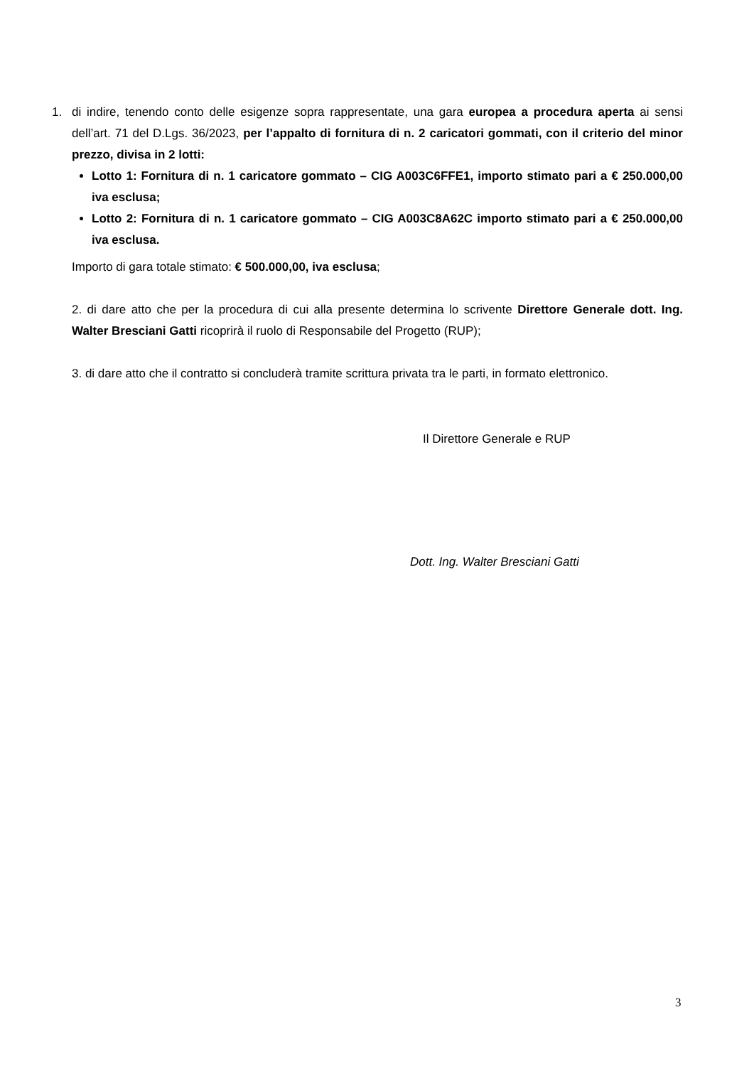1. di indire, tenendo conto delle esigenze sopra rappresentate, una gara europea a procedura aperta ai sensi dell’art. 71 del D.Lgs. 36/2023, per l’appalto di fornitura di n. 2 caricatori gommati, con il criterio del minor prezzo, divisa in 2 lotti:
Lotto 1: Fornitura di n. 1 caricatore gommato – CIG A003C6FFE1, importo stimato pari a € 250.000,00 iva esclusa;
Lotto 2: Fornitura di n. 1 caricatore gommato – CIG A003C8A62C importo stimato pari a € 250.000,00 iva esclusa.
Importo di gara totale stimato: € 500.000,00, iva esclusa;
2. di dare atto che per la procedura di cui alla presente determina lo scrivente Direttore Generale dott. Ing. Walter Bresciani Gatti ricoprirà il ruolo di Responsabile del Progetto (RUP);
3. di dare atto che il contratto si concluderà tramite scrittura privata tra le parti, in formato elettronico.
Il Direttore Generale e RUP
Dott. Ing. Walter Bresciani Gatti
3